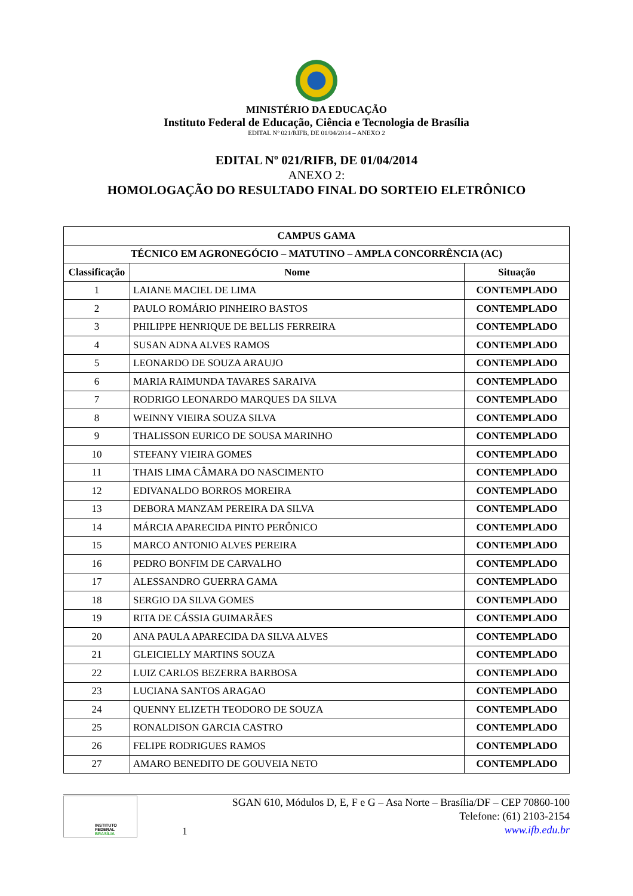MINISTÉRIO DA EDUCAÇÃO
Instituto Federal de Educação, Ciência e Tecnologia de Brasília
EDITAL Nº 021/RIFB, DE 01/04/2014 – ANEXO 2
EDITAL Nº 021/RIFB, DE 01/04/2014
ANEXO 2:
HOMOLOGAÇÃO DO RESULTADO FINAL DO SORTEIO ELETRÔNICO
| CAMPUS GAMA | | |
| --- | --- | --- |
| TÉCNICO EM AGRONEGÓCIO – MATUTINO – AMPLA CONCORRÊNCIA (AC) | | |
| Classificação | Nome | Situação |
| 1 | LAIANE MACIEL DE LIMA | CONTEMPLADO |
| 2 | PAULO ROMÁRIO PINHEIRO BASTOS | CONTEMPLADO |
| 3 | PHILIPPE HENRIQUE DE BELLIS FERREIRA | CONTEMPLADO |
| 4 | SUSAN ADNA ALVES RAMOS | CONTEMPLADO |
| 5 | LEONARDO DE SOUZA ARAUJO | CONTEMPLADO |
| 6 | MARIA RAIMUNDA TAVARES SARAIVA | CONTEMPLADO |
| 7 | RODRIGO LEONARDO MARQUES DA SILVA | CONTEMPLADO |
| 8 | WEINNY VIEIRA SOUZA SILVA | CONTEMPLADO |
| 9 | THALISSON EURICO DE SOUSA MARINHO | CONTEMPLADO |
| 10 | STEFANY VIEIRA GOMES | CONTEMPLADO |
| 11 | THAIS LIMA CÂMARA DO NASCIMENTO | CONTEMPLADO |
| 12 | EDIVANALDO BORROS MOREIRA | CONTEMPLADO |
| 13 | DEBORA MANZAM PEREIRA DA SILVA | CONTEMPLADO |
| 14 | MÁRCIA APARECIDA PINTO PERÔNICO | CONTEMPLADO |
| 15 | MARCO ANTONIO ALVES PEREIRA | CONTEMPLADO |
| 16 | PEDRO BONFIM DE CARVALHO | CONTEMPLADO |
| 17 | ALESSANDRO GUERRA GAMA | CONTEMPLADO |
| 18 | SERGIO DA SILVA GOMES | CONTEMPLADO |
| 19 | RITA DE CÁSSIA GUIMARÃES | CONTEMPLADO |
| 20 | ANA PAULA APARECIDA DA SILVA ALVES | CONTEMPLADO |
| 21 | GLEICIELLY MARTINS SOUZA | CONTEMPLADO |
| 22 | LUIZ CARLOS BEZERRA BARBOSA | CONTEMPLADO |
| 23 | LUCIANA SANTOS ARAGAO | CONTEMPLADO |
| 24 | QUENNY ELIZETH TEODORO DE SOUZA | CONTEMPLADO |
| 25 | RONALDISON GARCIA CASTRO | CONTEMPLADO |
| 26 | FELIPE RODRIGUES RAMOS | CONTEMPLADO |
| 27 | AMARO BENEDITO DE GOUVEIA NETO | CONTEMPLADO |
INSTITUTO FEDERAL
BRASÍLIA
1
SGAN 610, Módulos D, E, F e G – Asa Norte – Brasília/DF – CEP 70860-100
Telefone: (61) 2103-2154
www.ifb.edu.br